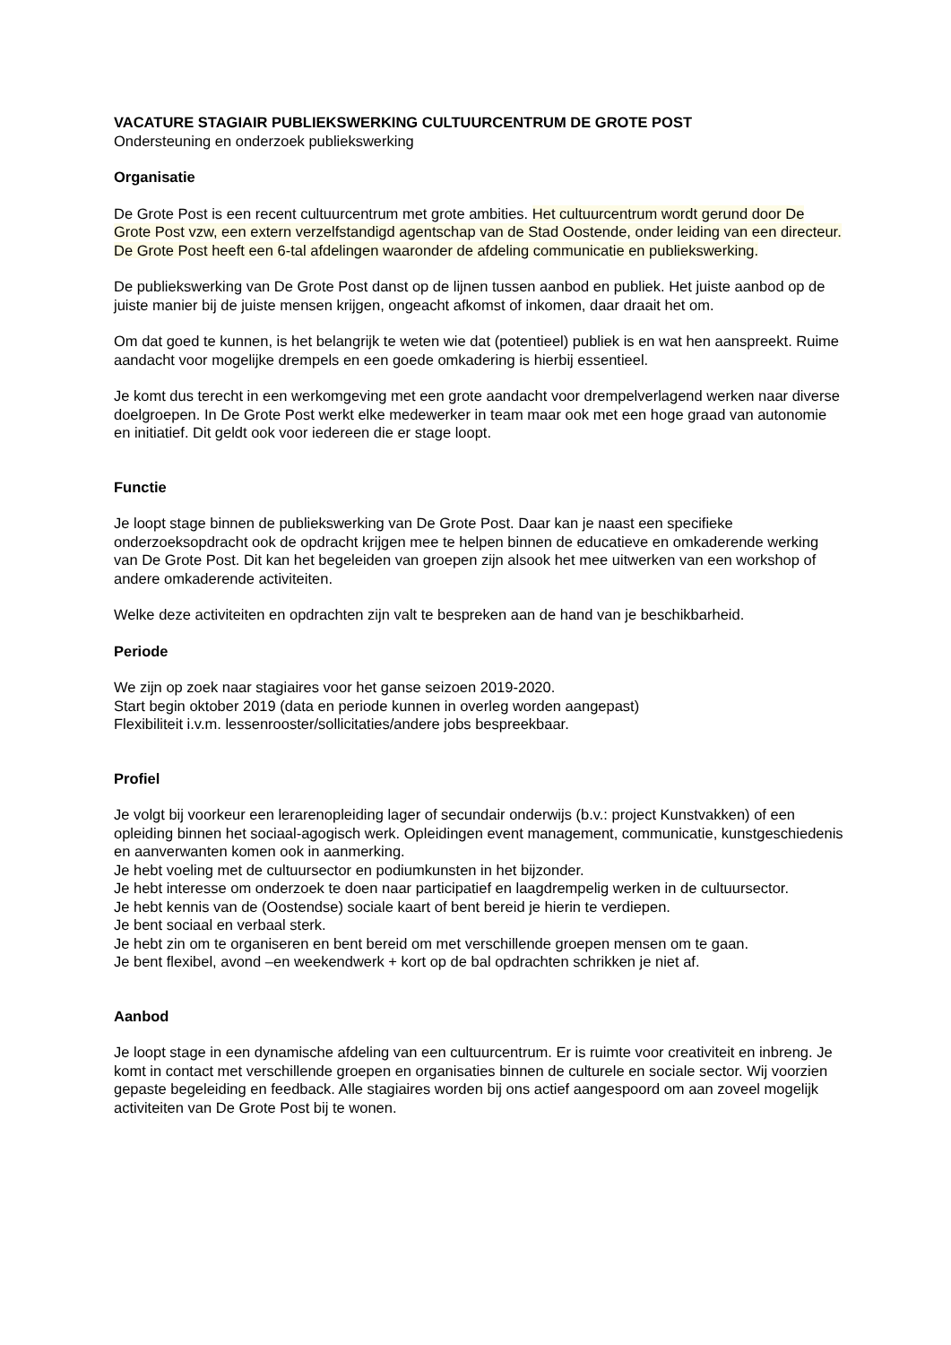VACATURE STAGIAIR PUBLIEKSWERKING CULTUURCENTRUM DE GROTE POST
Ondersteuning en onderzoek publiekswerking
Organisatie
De Grote Post is een recent cultuurcentrum met grote ambities. Het cultuurcentrum wordt gerund door De Grote Post vzw, een extern verzelfstandigd agentschap van de Stad Oostende, onder leiding van een directeur. De Grote Post heeft een 6-tal afdelingen waaronder de afdeling communicatie en publiekswerking.
De publiekswerking van De Grote Post danst op de lijnen tussen aanbod en publiek. Het juiste aanbod op de juiste manier bij de juiste mensen krijgen, ongeacht afkomst of inkomen, daar draait het om.
Om dat goed te kunnen, is het belangrijk te weten wie dat (potentieel) publiek is en wat hen aanspreekt. Ruime aandacht voor mogelijke drempels en een goede omkadering is hierbij essentieel.
Je komt dus terecht in een werkomgeving met een grote aandacht voor drempelverlagend werken naar diverse doelgroepen. In De Grote Post werkt elke medewerker in team maar ook met een hoge graad van autonomie en initiatief. Dit geldt ook voor iedereen die er stage loopt.
Functie
Je loopt stage binnen de publiekswerking van De Grote Post. Daar kan je naast een specifieke onderzoeksopdracht ook de opdracht krijgen mee te helpen binnen de educatieve en omkaderende werking van De Grote Post. Dit kan het begeleiden van groepen zijn alsook het mee uitwerken van een workshop of andere omkaderende activiteiten.
Welke deze activiteiten en opdrachten zijn valt te bespreken aan de hand van je beschikbarheid.
Periode
We zijn op zoek naar stagiaires voor het ganse seizoen 2019-2020.
Start begin oktober 2019 (data en periode kunnen in overleg worden aangepast)
Flexibiliteit i.v.m. lessenrooster/sollicitaties/andere jobs bespreekbaar.
Profiel
Je volgt bij voorkeur een lerarenopleiding lager of secundair onderwijs (b.v.: project Kunstvakken) of een opleiding binnen het sociaal-agogisch werk. Opleidingen event management, communicatie, kunstgeschiedenis en aanverwanten komen ook in aanmerking.
Je hebt voeling met de cultuursector en podiumkunsten in het bijzonder.
Je hebt interesse om onderzoek te doen naar participatief en laagdrempelig werken in de cultuursector.
Je hebt kennis van de (Oostendse) sociale kaart of bent bereid je hierin te verdiepen.
Je bent sociaal en verbaal sterk.
Je hebt zin om te organiseren en bent bereid om met verschillende groepen mensen om te gaan.
Je bent flexibel, avond –en weekendwerk + kort op de bal opdrachten schrikken je niet af.
Aanbod
Je loopt stage in een dynamische afdeling van een cultuurcentrum. Er is ruimte voor creativiteit en inbreng. Je komt in contact met verschillende groepen en organisaties binnen de culturele en sociale sector. Wij voorzien gepaste begeleiding en feedback. Alle stagiaires worden bij ons actief aangespoord om aan zoveel mogelijk activiteiten van De Grote Post bij te wonen.